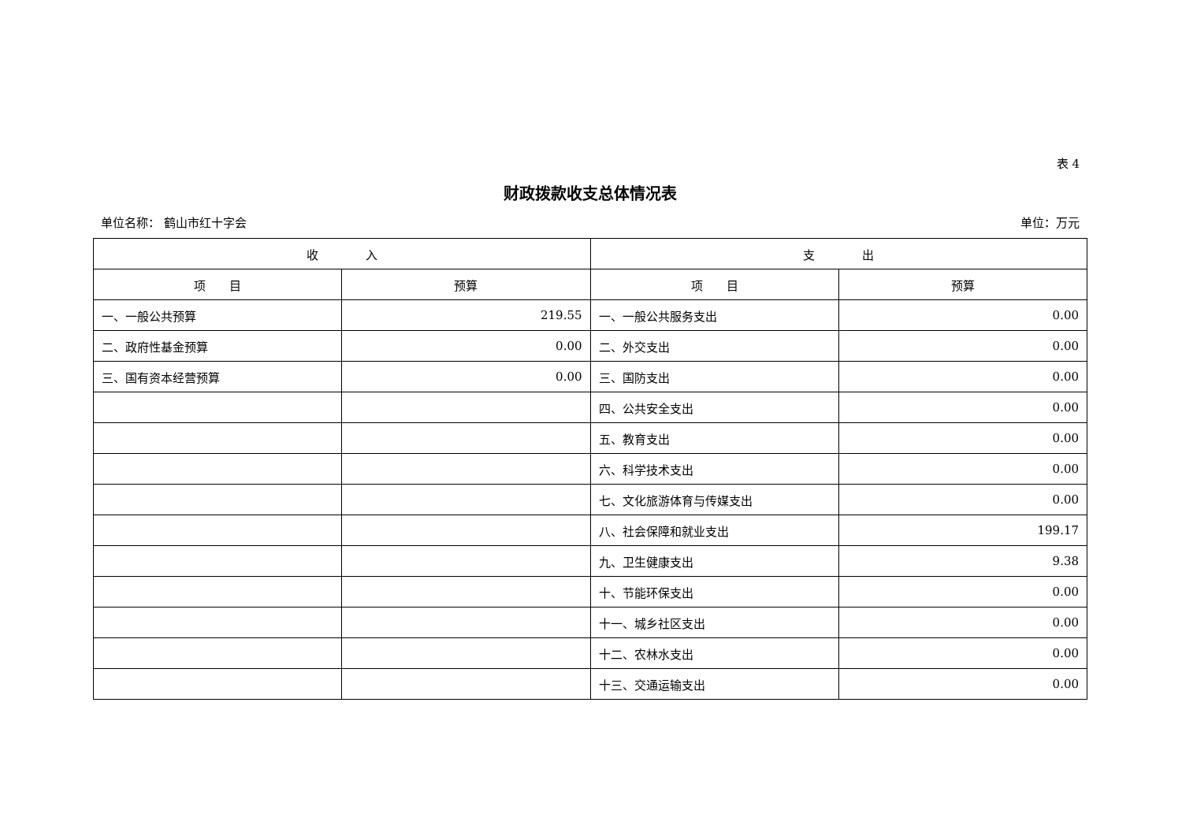表 4
财政拨款收支总体情况表
单位名称： 鹤山市红十字会 单位：万元
| 收 入 | | 支 出 | |
| --- | --- | --- | --- |
| 项 目 | 预算 | 项 目 | 预算 |
| 一、一般公共预算 | 219.55 | 一、一般公共服务支出 | 0.00 |
| 二、政府性基金预算 | 0.00 | 二、外交支出 | 0.00 |
| 三、国有资本经营预算 | 0.00 | 三、国防支出 | 0.00 |
| | | 四、公共安全支出 | 0.00 |
| | | 五、教育支出 | 0.00 |
| | | 六、科学技术支出 | 0.00 |
| | | 七、文化旅游体育与传媒支出 | 0.00 |
| | | 八、社会保障和就业支出 | 199.17 |
| | | 九、卫生健康支出 | 9.38 |
| | | 十、节能环保支出 | 0.00 |
| | | 十一、城乡社区支出 | 0.00 |
| | | 十二、农林水支出 | 0.00 |
| | | 十三、交通运输支出 | 0.00 |